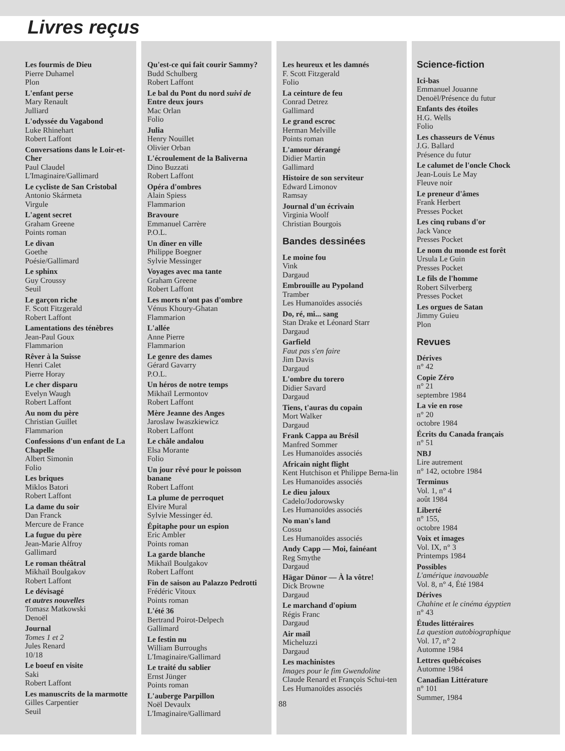Livres reçus
Les fourmis de Dieu
Pierre Duhamel
Plon
L'enfant perse
Mary Renault
Julliard
L'odyssée du Vagabond
Luke Rhinehart
Robert Laffont
Conversations dans le Loir-et-Cher
Paul Claudel
L'Imaginaire/Gallimard
Le cycliste de San Cristobal
Antonio Skármeta
Virgule
L'agent secret
Graham Greene
Points roman
Le divan
Goethe
Poésie/Gallimard
Le sphinx
Guy Croussy
Seuil
Le garçon riche
F. Scott Fitzgerald
Robert Laffont
Lamentations des ténèbres
Jean-Paul Goux
Flammarion
Rêver à la Suisse
Henri Calet
Pierre Horay
Le cher disparu
Evelyn Waugh
Robert Laffont
Au nom du père
Christian Guillet
Flammarion
Confessions d'un enfant de La Chapelle
Albert Simonin
Folio
Les briques
Miklos Batori
Robert Laffont
La dame du soir
Dan Franck
Mercure de France
La fugue du père
Jean-Marie Alfroy
Gallimard
Le roman théâtral
Mikhaïl Boulgakov
Robert Laffont
Le dévisagé
et autres nouvelles
Tomasz Matkowski
Denoël
Journal
Tomes 1 et 2
Jules Renard
10/18
Le boeuf en visite
Saki
Robert Laffont
Les manuscrits de la marmotte
Gilles Carpentier
Seuil
Qu'est-ce qui fait courir Sammy?
Budd Schulberg
Robert Laffont
Le bal du Pont du nord suivi de Entre deux jours
Mac Orlan
Folio
Julia
Henry Nouillet
Olivier Orban
L'écroulement de la Baliverna
Dino Buzzati
Robert Laffont
Opéra d'ombres
Alain Spiess
Flammarion
Bravoure
Emmanuel Carrère
P.O.L.
Un dîner en ville
Philippe Boegner
Sylvie Messinger
Voyages avec ma tante
Graham Greene
Robert Laffont
Les morts n'ont pas d'ombre
Vénus Khoury-Ghatan
Flammarion
L'allée
Anne Pierre
Flammarion
Le genre des dames
Gérard Gavarry
P.O.L.
Un héros de notre temps
Mikhaïl Lermontov
Robert Laffont
Mère Jeanne des Anges
Jaroslaw Iwaszkiewicz
Robert Laffont
Le châle andalou
Elsa Morante
Folio
Un jour rêvé pour le poisson banane
Robert Laffont
La plume de perroquet
Elvire Mural
Sylvie Messinger éd.
Épitaphe pour un espion
Eric Ambler
Points roman
La garde blanche
Mikhaïl Boulgakov
Robert Laffont
Fin de saison au Palazzo Pedrotti
Frédéric Vitoux
Points roman
L'été 36
Bertrand Poirot-Delpech
Gallimard
Le festin nu
William Burroughs
L'Imaginaire/Gallimard
Le traité du sablier
Ernst Jünger
Points roman
L'auberge Parpillon
Noël Devaulx
L'Imaginaire/Gallimard
Les heureux et les damnés
F. Scott Fitzgerald
Folio
La ceinture de feu
Conrad Detrez
Gallimard
Le grand escroc
Herman Melville
Points roman
L'amour dérangé
Didier Martin
Gallimard
Histoire de son serviteur
Edward Limonov
Ramsay
Journal d'un écrivain
Virginia Woolf
Christian Bourgois
Bandes dessinées
Le moine fou
Vink
Dargaud
Embrouille au Pypoland
Tramber
Les Humanoïdes associés
Do, ré, mi... sang
Stan Drake et Léonard Starr
Dargaud
Garfield
Faut pas s'en faire
Jim Davis
Dargaud
L'ombre du torero
Didier Savard
Dargaud
Tiens, t'auras du copain
Mort Walker
Dargaud
Frank Cappa au Brésil
Manfred Sommer
Les Humanoïdes associés
Africain night flight
Kent Hutchison et Philippe Berna-lin
Les Humanoïdes associés
Le dieu jaloux
Cadelo/Jodorowsky
Les Humanoïdes associés
No man's land
Cossu
Les Humanoïdes associés
Andy Capp — Moi, fainéant
Reg Smythe
Dargaud
Hägar Dünor — À la vôtre!
Dick Browne
Dargaud
Le marchand d'opium
Régis Franc
Dargaud
Air mail
Micheluzzi
Dargaud
Les machinistes
Images pour le fim Gwendoline
Claude Renard et François Schui-ten
Les Humanoïdes associés
Science-fiction
Ici-bas
Emmanuel Jouanne
Denoël/Présence du futur
Enfants des étoiles
H.G. Wells
Folio
Les chasseurs de Vénus
J.G. Ballard
Présence du futur
Le calumet de l'oncle Chock
Jean-Louis Le May
Fleuve noir
Le preneur d'âmes
Frank Herbert
Presses Pocket
Les cinq rubans d'or
Jack Vance
Presses Pocket
Le nom du monde est forêt
Ursula Le Guin
Presses Pocket
Le fils de l'homme
Robert Silverberg
Presses Pocket
Les orgues de Satan
Jimmy Guieu
Plon
Revues
Dérives
n° 42
Copie Zéro
n° 21
septembre 1984
La vie en rose
n° 20
octobre 1984
Écrits du Canada français
n° 51
NBJ
Lire autrement
n° 142, octobre 1984
Terminus
Vol. 1, n° 4
août 1984
Liberté
n° 155,
octobre 1984
Voix et images
Vol. IX, n° 3
Printemps 1984
Possibles
L'amérique inavouable
Vol. 8, n° 4, Été 1984
Dérives
Chahine et le cinéma égyptien
n° 43
Études littéraires
La question autobiographique
Vol. 17, n° 2
Automne 1984
Lettres québécoises
Automne 1984
Canadian Littérature
n° 101
Summer, 1984
88